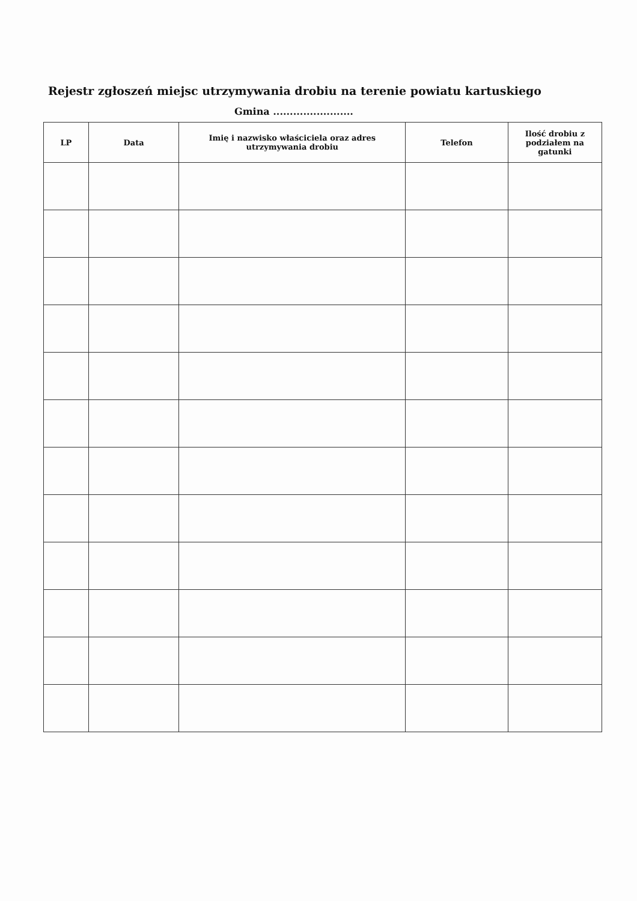Rejestr zgłoszeń miejsc utrzymywania drobiu na terenie powiatu kartuskiego
Gmina ........................
| LP | Data | Imię i nazwisko właściciela oraz adres utrzymywania drobiu | Telefon | Ilość drobiu z podziałem na gatunki |
| --- | --- | --- | --- | --- |